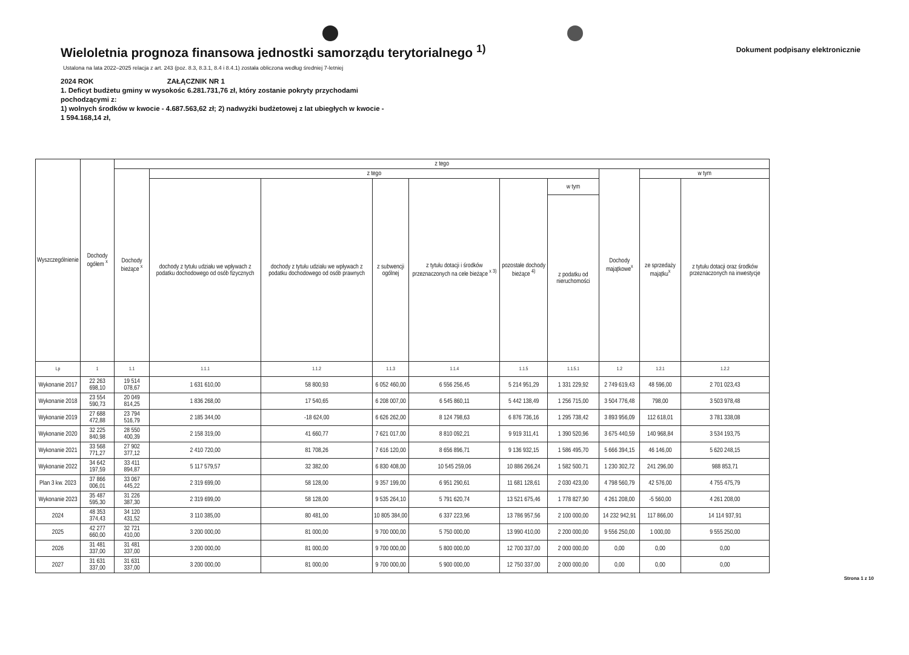Wieloletnia prognoza finansowa jednostki samorządu terytorialnego <sup>1)</sup>
Dokument podpisany elektronicznie
Ustalona na lata 2022–2025 relacja z art. 243 (poz. 8.3, 8.3.1, 8.4 i 8.4.1) została obliczona według średniej 7-letniej
2024 ROK ZAŁĄCZNIK NR 1
1. Deficyt budżetu gminy w wysokośc 6.281.731,76 zł, który zostanie pokryty przychodami pochodzącymi z:
1) wolnych środków w kwocie - 4.687.563,62 zł; 2) nadwyżki budżetowej z lat ubiegłych w kwocie - 1 594.168,14 zł,
| Wyszczególnienie | Dochody ogółem <sup>x</sup> | z tego | | | | | | | | | |
| --- | --- | --- | --- | --- | --- | --- | --- | --- | --- | --- | --- |
| | | Dochody bieżące <sup>x</sup> | z tego | | | | | | Dochody majątkowe<sup>x</sup> | w tym | |
| | | | dochody z tytułu udziału we wpływach z podatku dochodowego od osób fizycznych | dochody z tytułu udziału we wpływach z podatku dochodowego od osób prawnych | z subwencji ogólnej | z tytułu dotacji i środków przeznaczonych na cele bieżące <sup>x 3)</sup> | pozostałe dochody bieżące <sup>4)</sup> | w tym | | ze sprzedaży majątku<sup>x</sup> | z tytułu dotacji oraz środków przeznaczonych na inwestycje |
| | | | | | | | | z podatku od nieruchomości | | | |
| Lp | 1 | 1.1 | 1.1.1 | 1.1.2 | 1.1.3 | 1.1.4 | 1.1.5 | 1.1.5.1 | 1.2 | 1.2.1 | 1.2.2 |
| Wykonanie 2017 | 22 263 698,10 | 19 514 078,67 | 1 631 610,00 | 58 800,93 | 6 052 460,00 | 6 556 256,45 | 5 214 951,29 | 1 331 229,92 | 2 749 619,43 | 48 596,00 | 2 701 023,43 |
| Wykonanie 2018 | 23 554 590,73 | 20 049 814,25 | 1 836 268,00 | 17 540,65 | 6 208 007,00 | 6 545 860,11 | 5 442 138,49 | 1 256 715,00 | 3 504 776,48 | 798,00 | 3 503 978,48 |
| Wykonanie 2019 | 27 688 472,88 | 23 794 516,79 | 2 185 344,00 | -18 624,00 | 6 626 262,00 | 8 124 798,63 | 6 876 736,16 | 1 295 738,42 | 3 893 956,09 | 112 618,01 | 3 781 338,08 |
| Wykonanie 2020 | 32 225 840,98 | 28 550 400,39 | 2 158 319,00 | 41 660,77 | 7 621 017,00 | 8 810 092,21 | 9 919 311,41 | 1 390 520,96 | 3 675 440,59 | 140 968,84 | 3 534 193,75 |
| Wykonanie 2021 | 33 568 771,27 | 27 902 377,12 | 2 410 720,00 | 81 708,26 | 7 616 120,00 | 8 656 896,71 | 9 136 932,15 | 1 586 495,70 | 5 666 394,15 | 46 146,00 | 5 620 248,15 |
| Wykonanie 2022 | 34 642 197,59 | 33 411 894,87 | 5 117 579,57 | 32 382,00 | 6 830 408,00 | 10 545 259,06 | 10 886 266,24 | 1 582 500,71 | 1 230 302,72 | 241 296,00 | 988 853,71 |
| Plan 3 kw. 2023 | 37 866 006,01 | 33 067 445,22 | 2 319 699,00 | 58 128,00 | 9 357 199,00 | 6 951 290,61 | 11 681 128,61 | 2 030 423,00 | 4 798 560,79 | 42 576,00 | 4 755 475,79 |
| Wykonanie 2023 | 35 487 595,30 | 31 226 387,30 | 2 319 699,00 | 58 128,00 | 9 535 264,10 | 5 791 620,74 | 13 521 675,46 | 1 778 827,90 | 4 261 208,00 | -5 560,00 | 4 261 208,00 |
| 2024 | 48 353 374,43 | 34 120 431,52 | 3 110 385,00 | 80 481,00 | 10 805 384,00 | 6 337 223,96 | 13 786 957,56 | 2 100 000,00 | 14 232 942,91 | 117 866,00 | 14 114 937,91 |
| 2025 | 42 277 660,00 | 32 721 410,00 | 3 200 000,00 | 81 000,00 | 9 700 000,00 | 5 750 000,00 | 13 990 410,00 | 2 200 000,00 | 9 556 250,00 | 1 000,00 | 9 555 250,00 |
| 2026 | 31 481 337,00 | 31 481 337,00 | 3 200 000,00 | 81 000,00 | 9 700 000,00 | 5 800 000,00 | 12 700 337,00 | 2 000 000,00 | 0,00 | 0,00 | 0,00 |
| 2027 | 31 631 337,00 | 31 631 337,00 | 3 200 000,00 | 81 000,00 | 9 700 000,00 | 5 900 000,00 | 12 750 337,00 | 2 000 000,00 | 0,00 | 0,00 | 0,00 |
Strona 1 z 10